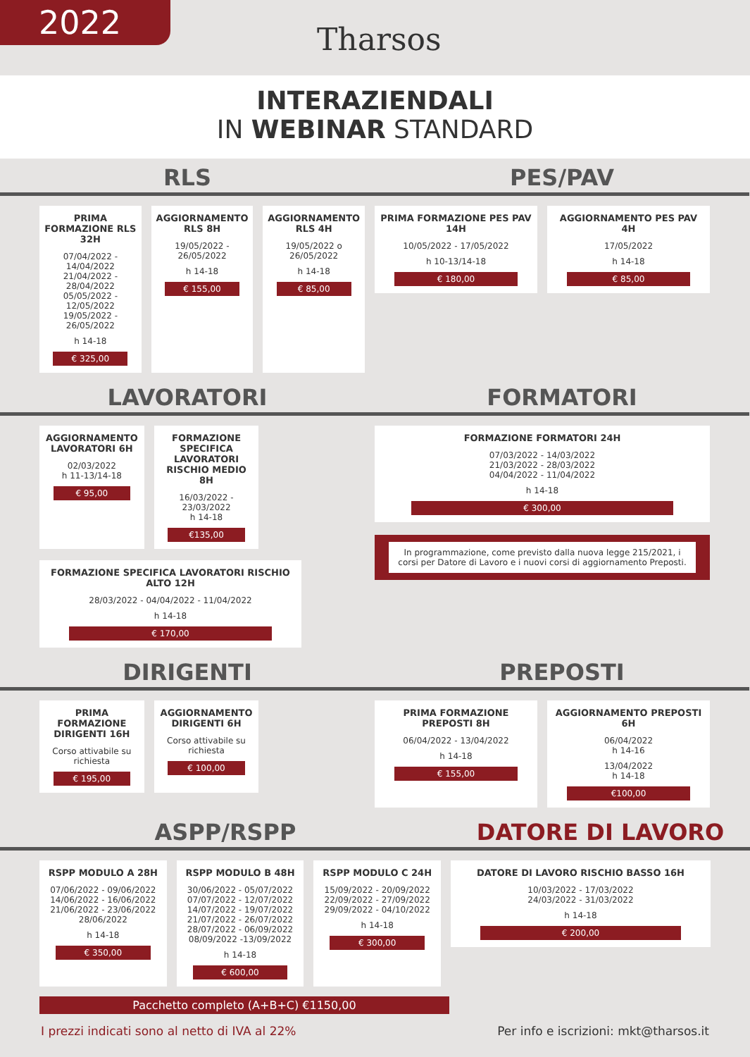2022
Tharsos
INTERAZIENDALI
IN WEBINAR STANDARD
RLS
PRIMA FORMAZIONE RLS 32H
07/04/2022 - 14/04/2022
21/04/2022 - 28/04/2022
05/05/2022 - 12/05/2022
19/05/2022 - 26/05/2022
h 14-18
€ 325,00
AGGIORNAMENTO RLS 8H
19/05/2022 - 26/05/2022
h 14-18
€ 155,00
AGGIORNAMENTO RLS 4H
19/05/2022 o 26/05/2022
h 14-18
€ 85,00
PES/PAV
PRIMA FORMAZIONE PES PAV 14H
10/05/2022 - 17/05/2022
h 10-13/14-18
€ 180,00
AGGIORNAMENTO PES PAV 4H
17/05/2022
h 14-18
€ 85,00
LAVORATORI
AGGIORNAMENTO LAVORATORI 6H
02/03/2022
h 11-13/14-18
€ 95,00
FORMAZIONE SPECIFICA LAVORATORI RISCHIO MEDIO 8H
16/03/2022 - 23/03/2022
h 14-18
€135,00
FORMAZIONE SPECIFICA LAVORATORI RISCHIO ALTO 12H
28/03/2022 - 04/04/2022 - 11/04/2022
h 14-18
€ 170,00
FORMATORI
FORMAZIONE FORMATORI 24H
07/03/2022 - 14/03/2022
21/03/2022 - 28/03/2022
04/04/2022 - 11/04/2022
h 14-18
€ 300,00
In programmazione, come previsto dalla nuova legge 215/2021, i corsi per Datore di Lavoro e i nuovi corsi di aggiornamento Preposti.
DIRIGENTI
PRIMA FORMAZIONE DIRIGENTI 16H
Corso attivabile su richiesta
€ 195,00
AGGIORNAMENTO DIRIGENTI 6H
Corso attivabile su richiesta
€ 100,00
PREPOSTI
PRIMA FORMAZIONE PREPOSTI 8H
06/04/2022 - 13/04/2022
h 14-18
€ 155,00
AGGIORNAMENTO PREPOSTI 6H
06/04/2022
h 14-16
13/04/2022
h 14-18
€100,00
ASPP/RSPP
RSPP MODULO A 28H
07/06/2022 - 09/06/2022
14/06/2022 - 16/06/2022
21/06/2022 - 23/06/2022
28/06/2022
h 14-18
€ 350,00
RSPP MODULO B 48H
30/06/2022 - 05/07/2022
07/07/2022 - 12/07/2022
14/07/2022 - 19/07/2022
21/07/2022 - 26/07/2022
28/07/2022 - 06/09/2022
08/09/2022 -13/09/2022
h 14-18
€ 600,00
RSPP MODULO C 24H
15/09/2022 - 20/09/2022
22/09/2022 - 27/09/2022
29/09/2022 - 04/10/2022
h 14-18
€ 300,00
Pacchetto completo (A+B+C) €1150,00
DATORE DI LAVORO
DATORE DI LAVORO RISCHIO BASSO 16H
10/03/2022 - 17/03/2022
24/03/2022 - 31/03/2022
h 14-18
€ 200,00
I prezzi indicati sono al netto di IVA al 22% Per info e iscrizioni: mkt@tharsos.it